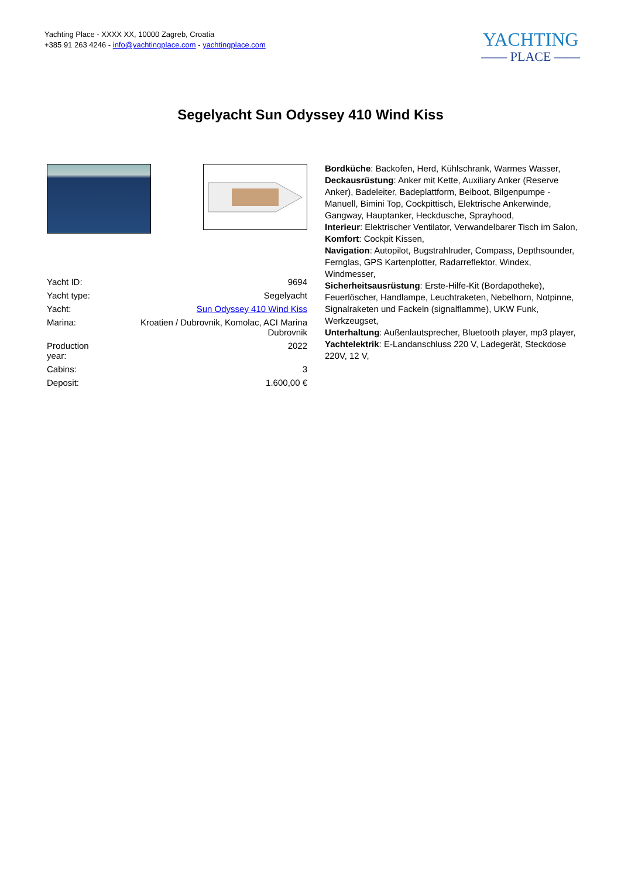Yachting Place - XXXX XX, 10000 Zagreb, Croatia
+385 91 263 4246 - info@yachtingplace.com - yachtingplace.com
YACHTING
—— PLACE ——
Segelyacht Sun Odyssey 410 Wind Kiss
| Yacht ID: | 9694 |
| Yacht type: | Segelyacht |
| Yacht: | Sun Odyssey 410 Wind Kiss |
| Marina: | Kroatien / Dubrovnik, Komolac, ACI Marina Dubrovnik |
| Production year: | 2022 |
| Cabins: | 3 |
| Deposit: | 1.600,00 € |
Bordküche: Backofen, Herd, Kühlschrank, Warmes Wasser,
Deckausrüstung: Anker mit Kette, Auxiliary Anker (Reserve Anker), Badeleiter, Badeplattform, Beiboot, Bilgenpumpe - Manuell, Bimini Top, Cockpittisch, Elektrische Ankerwinde, Gangway, Hauptanker, Heckdusche, Sprayhood,
Interieur: Elektrischer Ventilator, Verwandelbarer Tisch im Salon,
Komfort: Cockpit Kissen,
Navigation: Autopilot, Bugstrahlruder, Compass, Depthsounder, Fernglas, GPS Kartenplotter, Radarreflektor, Windex, Windmesser,
Sicherheitsausrüstung: Erste-Hilfe-Kit (Bordapotheke), Feuerlöscher, Handlampe, Leuchtraketen, Nebelhorn, Notpinne, Signalraketen und Fackeln (signalflamme), UKW Funk, Werkzeugset,
Unterhaltung: Außenlautsprecher, Bluetooth player, mp3 player,
Yachtelektrik: E-Landanschluss 220 V, Ladegerät, Steckdose 220V, 12 V,